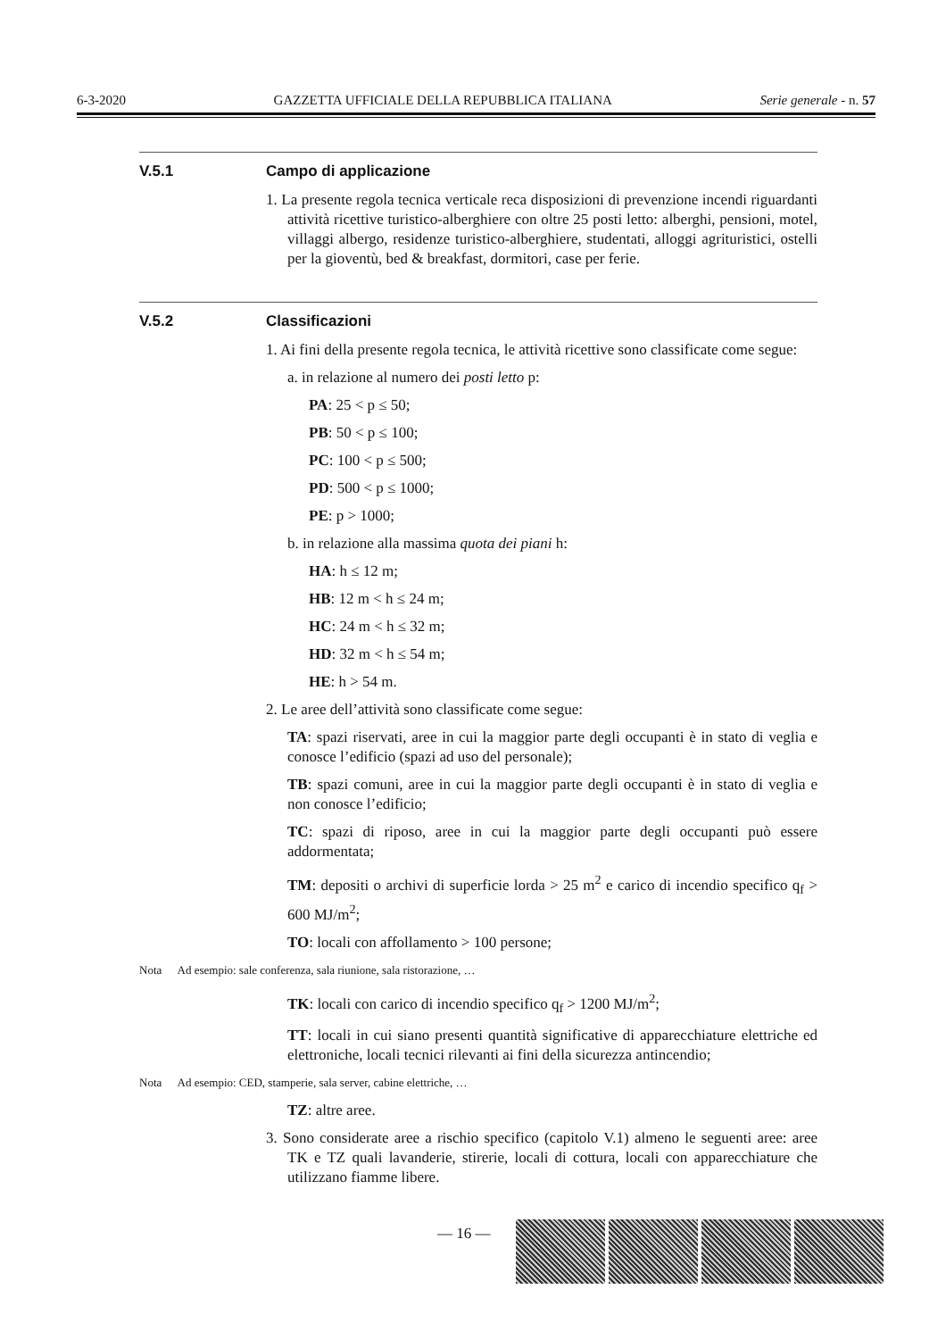6-3-2020 GAZZETTA UFFICIALE DELLA REPUBBLICA ITALIANA Serie generale - n. 57
V.5.1 Campo di applicazione
1. La presente regola tecnica verticale reca disposizioni di prevenzione incendi riguardanti attività ricettive turistico-alberghiere con oltre 25 posti letto: alberghi, pensioni, motel, villaggi albergo, residenze turistico-alberghiere, studentati, alloggi agrituristici, ostelli per la gioventù, bed & breakfast, dormitori, case per ferie.
V.5.2 Classificazioni
1. Ai fini della presente regola tecnica, le attività ricettive sono classificate come segue:
a. in relazione al numero dei posti letto p:
PA: 25 < p ≤ 50;
PB: 50 < p ≤ 100;
PC: 100 < p ≤ 500;
PD: 500 < p ≤ 1000;
PE: p > 1000;
b. in relazione alla massima quota dei piani h:
HA: h ≤ 12 m;
HB: 12 m < h ≤ 24 m;
HC: 24 m < h ≤ 32 m;
HD: 32 m < h ≤ 54 m;
HE: h > 54 m.
2. Le aree dell’attività sono classificate come segue:
TA: spazi riservati, aree in cui la maggior parte degli occupanti è in stato di veglia e conosce l’edificio (spazi ad uso del personale);
TB: spazi comuni, aree in cui la maggior parte degli occupanti è in stato di veglia e non conosce l’edificio;
TC: spazi di riposo, aree in cui la maggior parte degli occupanti può essere addormentata;
TM: depositi o archivi di superficie lorda > 25 m<sup>2</sup> e carico di incendio specifico q<sub>f</sub> > 600 MJ/m<sup>2</sup>;
TO: locali con affollamento > 100 persone;
Nota Ad esempio: sale conferenza, sala riunione, sala ristorazione, …
TK: locali con carico di incendio specifico q<sub>f</sub> > 1200 MJ/m<sup>2</sup>;
TT: locali in cui siano presenti quantità significative di apparecchiature elettriche ed elettroniche, locali tecnici rilevanti ai fini della sicurezza antincendio;
Nota Ad esempio: CED, stamperie, sala server, cabine elettriche, …
TZ: altre aree.
3. Sono considerate aree a rischio specifico (capitolo V.1) almeno le seguenti aree: aree TK e TZ quali lavanderie, stirerie, locali di cottura, locali con apparecchiature che utilizzano fiamme libere.
— 16 —